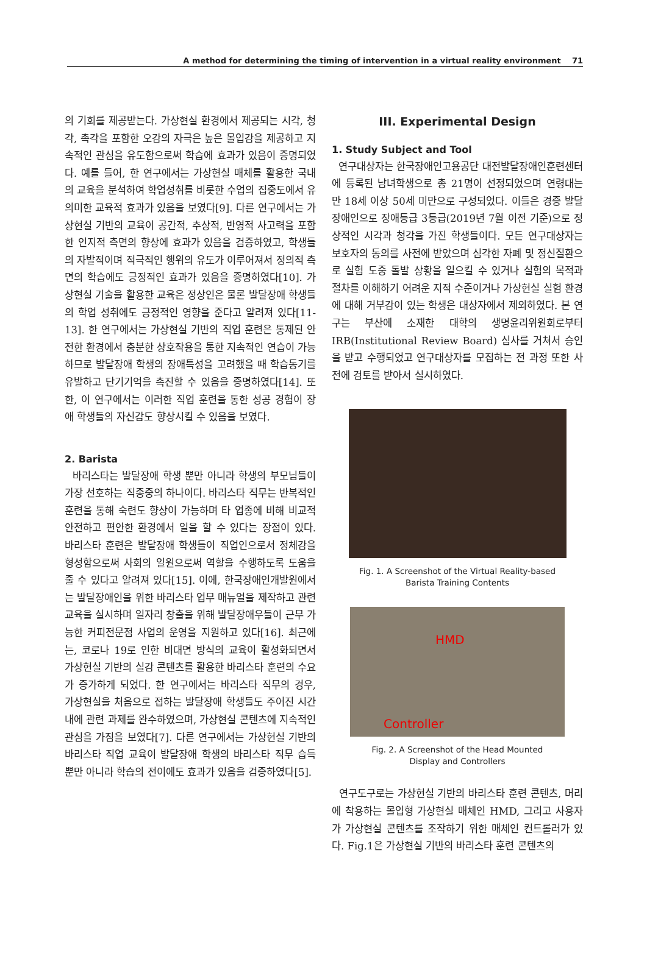A method for determining the timing of intervention in a virtual reality environment 71
의 기회를 제공받는다. 가상현실 환경에서 제공되는 시각, 청각, 촉각을 포함한 오감의 자극은 높은 몰입감을 제공하고 지속적인 관심을 유도함으로써 학습에 효과가 있음이 증명되었다. 예를 들어, 한 연구에서는 가상현실 매체를 활용한 국내의 교육을 분석하여 학업성취를 비롯한 수업의 집중도에서 유의미한 교육적 효과가 있음을 보였다[9]. 다른 연구에서는 가상현실 기반의 교육이 공간적, 추상적, 반영적 사고력을 포함한 인지적 측면의 향상에 효과가 있음을 검증하였고, 학생들의 자발적이며 적극적인 행위의 유도가 이루어져서 정의적 측면의 학습에도 긍정적인 효과가 있음을 증명하였다[10]. 가상현실 기술을 활용한 교육은 정상인은 물론 발달장애 학생들의 학업 성취에도 긍정적인 영향을 준다고 알려져 있다[11-13]. 한 연구에서는 가상현실 기반의 직업 훈련은 통제된 안전한 환경에서 충분한 상호작용을 통한 지속적인 연습이 가능하므로 발달장애 학생의 장애특성을 고려했을 때 학습동기를 유발하고 단기기억을 촉진할 수 있음을 증명하였다[14]. 또한, 이 연구에서는 이러한 직업 훈련을 통한 성공 경험이 장애 학생들의 자신감도 향상시킬 수 있음을 보였다.
2. Barista
바리스타는 발달장애 학생 뿐만 아니라 학생의 부모님들이 가장 선호하는 직종중의 하나이다. 바리스타 직무는 반복적인 훈련을 통해 숙련도 향상이 가능하며 타 업종에 비해 비교적 안전하고 편안한 환경에서 일을 할 수 있다는 장점이 있다. 바리스타 훈련은 발달장애 학생들이 직업인으로서 정체감을 형성함으로써 사회의 일원으로써 역할을 수행하도록 도움을 줄 수 있다고 알려져 있다[15]. 이에, 한국장애인개발원에서는 발달장애인을 위한 바리스타 업무 매뉴얼을 제작하고 관련 교육을 실시하며 일자리 창출을 위해 발달장애우들이 근무 가능한 커피전문점 사업의 운영을 지원하고 있다[16]. 최근에는, 코로나 19로 인한 비대면 방식의 교육이 활성화되면서 가상현실 기반의 실감 콘텐츠를 활용한 바리스타 훈련의 수요가 증가하게 되었다. 한 연구에서는 바리스타 직무의 경우, 가상현실을 처음으로 접하는 발달장애 학생들도 주어진 시간내에 관련 과제를 완수하였으며, 가상현실 콘텐츠에 지속적인 관심을 가짐을 보였다[7]. 다른 연구에서는 가상현실 기반의 바리스타 직업 교육이 발달장애 학생의 바리스타 직무 습득 뿐만 아니라 학습의 전이에도 효과가 있음을 검증하였다[5].
III. Experimental Design
1. Study Subject and Tool
연구대상자는 한국장애인고용공단 대전발달장애인훈련센터에 등록된 남녀학생으로 총 21명이 선정되었으며 연령대는 만 18세 이상 50세 미만으로 구성되었다. 이들은 경증 발달장애인으로 장애등급 3등급(2019년 7월 이전 기준)으로 정상적인 시각과 청각을 가진 학생들이다. 모든 연구대상자는 보호자의 동의를 사전에 받았으며 심각한 자폐 및 정신질환으로 실험 도중 돌발 상황을 일으킬 수 있거나 실험의 목적과 절차를 이해하기 어려운 지적 수준이거나 가상현실 실험 환경에 대해 거부감이 있는 학생은 대상자에서 제외하였다. 본 연구는 부산에 소재한 대학의 생명윤리위원회로부터 IRB(Institutional Review Board) 심사를 거쳐서 승인을 받고 수행되었고 연구대상자를 모집하는 전 과정 또한 사전에 검토를 받아서 실시하였다.
Fig. 1. A Screenshot of the Virtual Reality-based
Barista Training Contents
HMD
Controller
Fig. 2. A Screenshot of the Head Mounted
Display and Controllers
연구도구로는 가상현실 기반의 바리스타 훈련 콘텐츠, 머리에 착용하는 몰입형 가상현실 매체인 HMD, 그리고 사용자가 가상현실 콘텐츠를 조작하기 위한 매체인 컨트롤러가 있다. Fig.1은 가상현실 기반의 바리스타 훈련 콘텐츠의